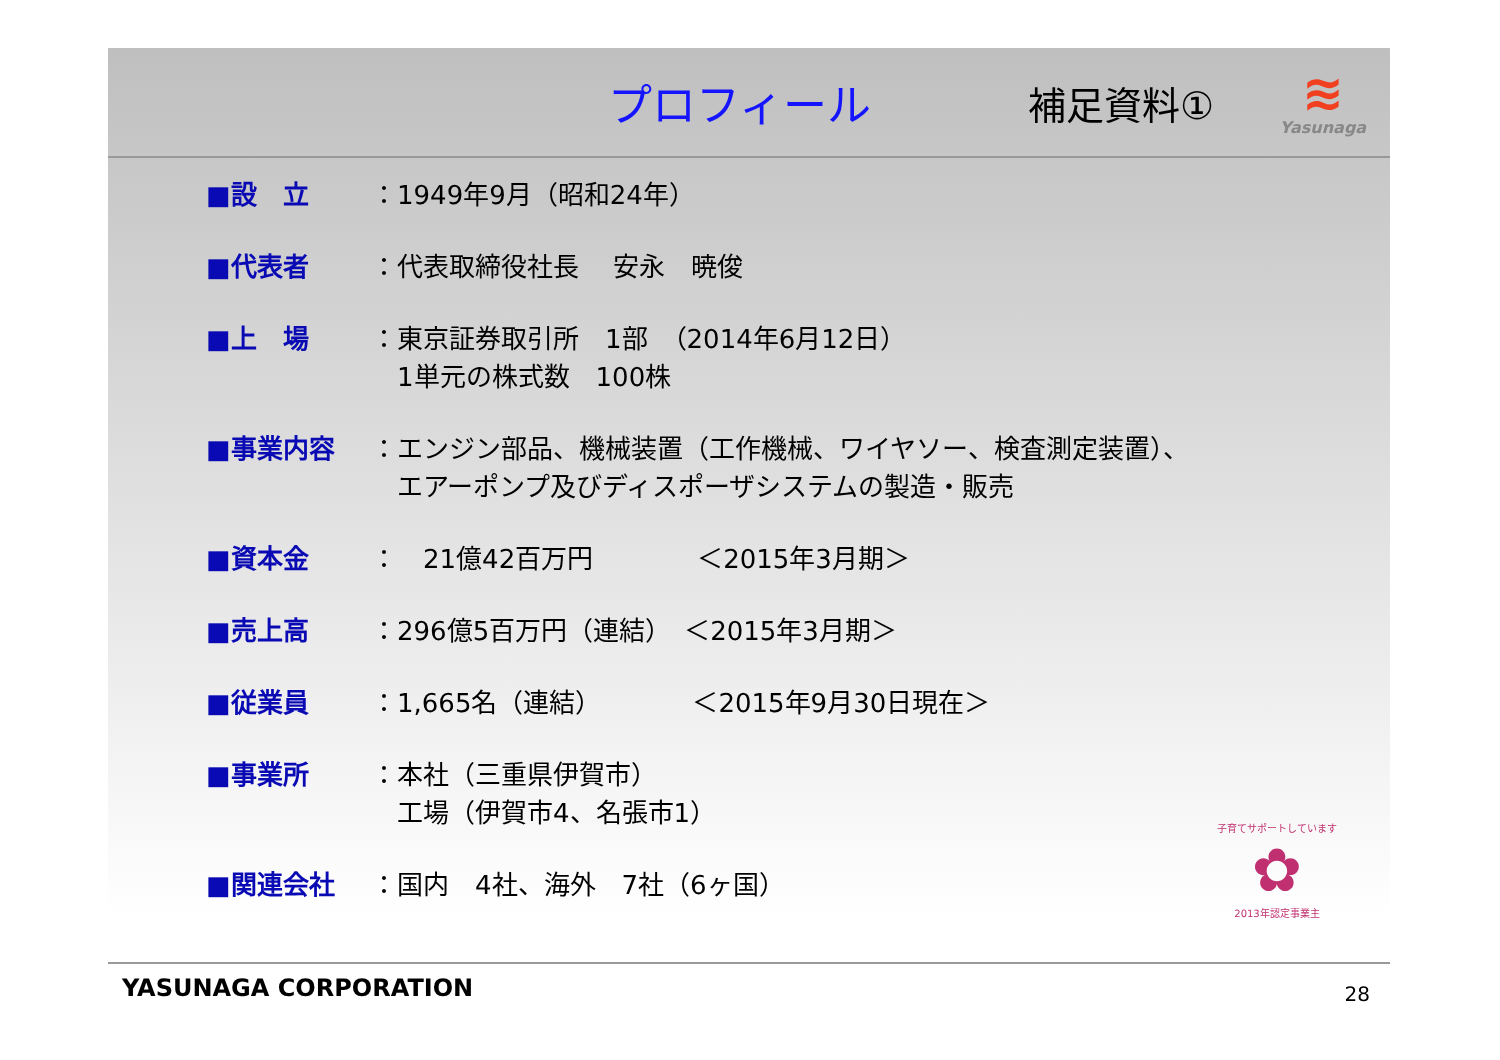プロフィール
補足資料①
≋
Yasunaga
■設　立 ：1949年9月（昭和24年）
■代表者 ：代表取締役社長　 安永　暁俊
■上　場 ：東京証券取引所　1部　（2014年6月12日）
　1単元の株式数　100株
■事業内容 ：エンジン部品、機械装置（工作機械、ワイヤソー、検査測定装置）、
　エアーポンプ及びディスポーザシステムの製造・販売
■資本金 ：　21億42百万円　　　　＜2015年3月期＞
■売上高 ：296億5百万円（連結）　＜2015年3月期＞
■従業員 ：1,665名（連結）　　　　＜2015年9月30日現在＞
■事業所 ：本社（三重県伊賀市）
　工場（伊賀市4、名張市1）
■関連会社 ：国内　4社、海外　7社（6ヶ国）
子育てサポートしています
✿
2013年認定事業主
YASUNAGA CORPORATION 28